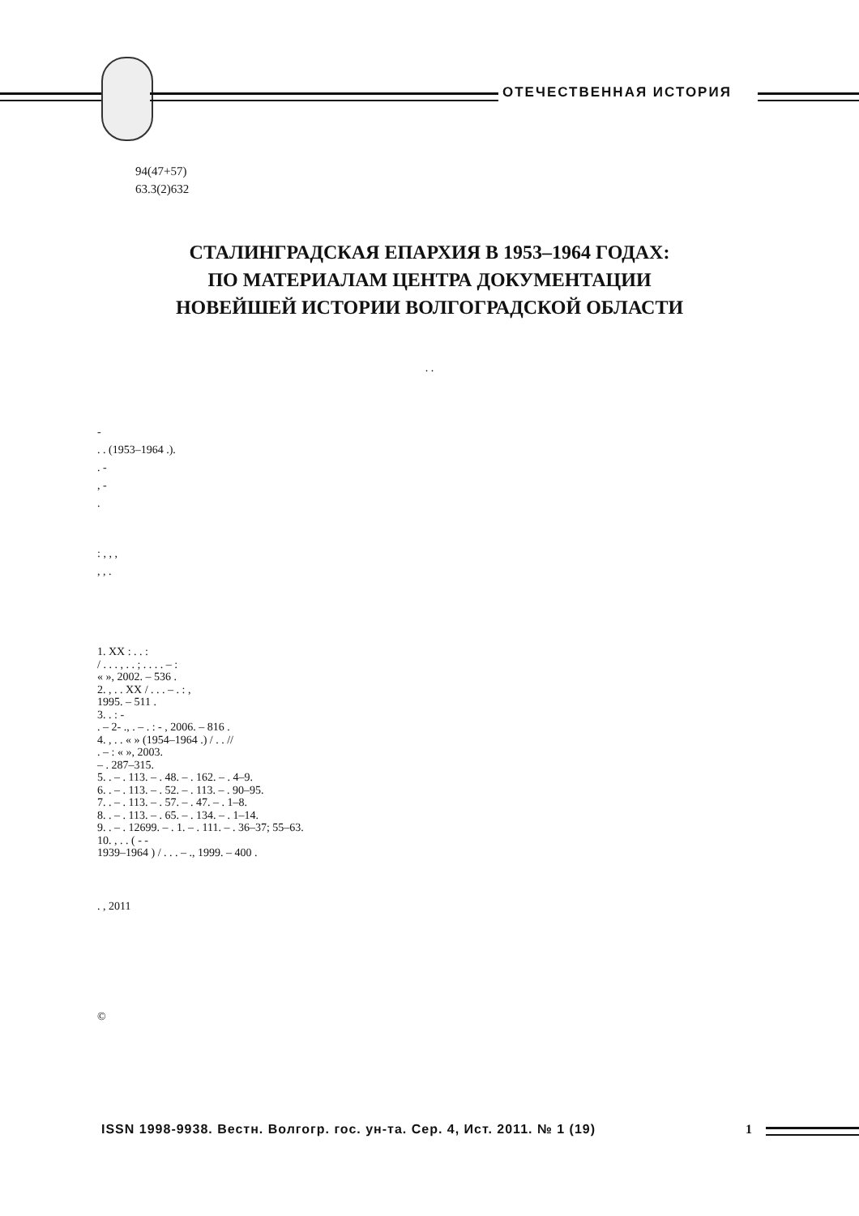ОТЕЧЕСТВЕННАЯ ИСТОРИЯ
94(47+57)
63.3(2)632
СТАЛИНГРАДСКАЯ ЕПАРХИЯ В 1953–1964 ГОДАХ:
ПО МАТЕРИАЛАМ ЦЕНТРА ДОКУМЕНТАЦИИ
НОВЕЙШЕЙ ИСТОРИИ ВОЛГОГРАДСКОЙ ОБЛАСТИ
. .
-
. . (1953–1964 .).
. -
, -
.
: , , ,
, , .
1. XX : . . :
/ . . . , . . ; . . . . – :
« », 2002. – 536 .
2. , . . XX / . . . – . : ,
1995. – 511 .
3. . : -
. – 2- ., . – . : - , 2006. – 816 .
4. , . . « » (1954–1964 .) / . . //
. – : « », 2003.
– . 287–315.
5. . – . 113. – . 48. – . 162. – . 4–9.
6. . – . 113. – . 52. – . 113. – . 90–95.
7. . – . 113. – . 57. – . 47. – . 1–8.
8. . – . 113. – . 65. – . 134. – . 1–14.
9. . – . 12699. – . 1. – . 111. – . 36–37; 55–63.
10. , . . ( - -
1939–1964 ) / . . . – ., 1999. – 400 .
. , 2011
©
ISSN 1998-9938. Вестн. Волгогр. гос. ун-та. Сер. 4, Ист. 2011. № 1 (19)
1